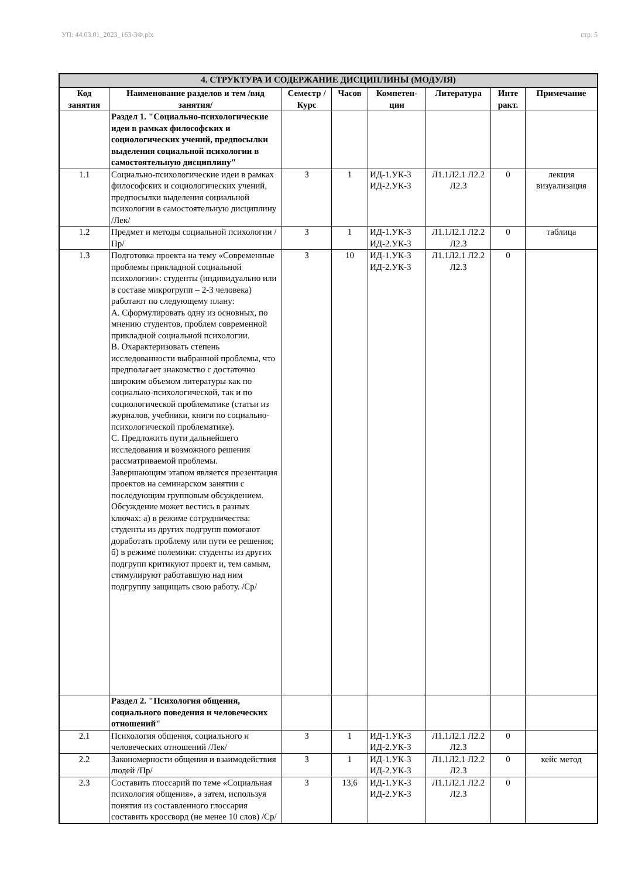УП: 44.03.01_2023_163-3Ф.plx стр. 5
| 4. СТРУКТУРА И СОДЕРЖАНИЕ ДИСЦИПЛИНЫ (МОДУЛЯ) | | | | | | | |
| Код занятия | Наименование разделов и тем /вид занятия/ | Семестр / Курс | Часов | Компетен-ции | Литература | Инте ракт. | Примечание |
| | Раздел 1. "Социально-психологические идеи в рамках философских и социологических учений, предпосылки выделения социальной психологии в самостоятельную дисциплину" | | | | | | |
| 1.1 | Социально-психологические идеи в рамках философских и социологических учений, предпосылки выделения социальной психологии в самостоятельную дисциплину /Лек/ | 3 | 1 | ИД-1.УК-3 ИД-2.УК-3 | Л1.1Л2.1 Л2.2 Л2.3 | 0 | лекция визуализация |
| 1.2 | Предмет и методы социальной психологии /Пр/ | 3 | 1 | ИД-1.УК-3 ИД-2.УК-3 | Л1.1Л2.1 Л2.2 Л2.3 | 0 | таблица |
| 1.3 | Подготовка проекта на тему «Современные проблемы прикладной социальной психологии»: студенты (индивидуально или в составе микрогрупп – 2-3 человека) работают по следующему плану: А. Сформулировать одну из основных, по мнению студентов, проблем современной прикладной социальной психологии. В. Охарактеризовать степень исследованности выбранной проблемы, что предполагает знакомство с достаточно широким объемом литературы как по социально-психологической, так и по социологической проблематике (статьи из журналов, учебники, книги по социально-психологической проблематике). С. Предложить пути дальнейшего исследования и возможного решения рассматриваемой проблемы. Завершающим этапом является презентация проектов на семинарском занятии с последующим групповым обсуждением. Обсуждение может вестись в разных ключах: а) в режиме сотрудничества: студенты из других подгрупп помогают доработать проблему или пути ее решения; б) в режиме полемики: студенты из других подгрупп критикуют проект и, тем самым, стимулируют работавшую над ним подгруппу защищать свою работу. /Ср/ | 3 | 10 | ИД-1.УК-3 ИД-2.УК-3 | Л1.1Л2.1 Л2.2 Л2.3 | 0 | |
| | Раздел 2. "Психология общения, социального поведения и человеческих отношений" | | | | | | |
| 2.1 | Психология общения, социального и человеческих отношений /Лек/ | 3 | 1 | ИД-1.УК-3 ИД-2.УК-3 | Л1.1Л2.1 Л2.2 Л2.3 | 0 | |
| 2.2 | Закономерности общения и взаимодействия людей /Пр/ | 3 | 1 | ИД-1.УК-3 ИД-2.УК-3 | Л1.1Л2.1 Л2.2 Л2.3 | 0 | кейс метод |
| 2.3 | Составить глоссарий по теме «Социальная психология общения», а затем, используя понятия из составленного глоссария составить кроссворд (не менее 10 слов) /Ср/ | 3 | 13,6 | ИД-1.УК-3 ИД-2.УК-3 | Л1.1Л2.1 Л2.2 Л2.3 | 0 | |